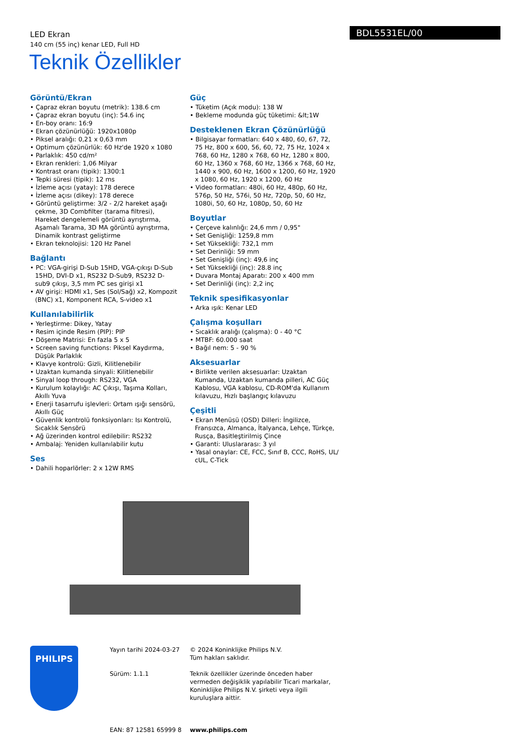LED Ekran
140 cm (55 inç) kenar LED, Full HD
BDL5531EL/00
Teknik Özellikler
Görüntü/Ekran
• Çapraz ekran boyutu (metrik): 138.6 cm
• Çapraz ekran boyutu (inç): 54.6 inç
• En-boy oranı: 16:9
• Ekran çözünürlüğü: 1920x1080p
• Piksel aralığı: 0,21 x 0,63 mm
• Optimum çözünürlük: 60 Hz'de 1920 x 1080
• Parlaklık: 450 cd/m²
• Ekran renkleri: 1,06 Milyar
• Kontrast oranı (tipik): 1300:1
• Tepki süresi (tipik): 12 ms
• İzleme açısı (yatay): 178 derece
• İzleme açısı (dikey): 178 derece
• Görüntü geliştirme: 3/2 - 2/2 hareket aşağı çekme, 3D Combfilter (tarama filtresi), Hareket dengelemeli görüntü ayrıştırma, Aşamalı Tarama, 3D MA görüntü ayrıştırma, Dinamik kontrast geliştirme
• Ekran teknolojisi: 120 Hz Panel
Bağlantı
• PC: VGA-girişi D-Sub 15HD, VGA-çıkışı D-Sub 15HD, DVI-D x1, RS232 D-Sub9, RS232 D-sub9 çıkışı, 3,5 mm PC ses girişi x1
• AV girişi: HDMI x1, Ses (Sol/Sağ) x2, Kompozit (BNC) x1, Komponent RCA, S-video x1
Kullanılabilirlik
• Yerleştirme: Dikey, Yatay
• Resim içinde Resim (PIP): PIP
• Döşeme Matrisi: En fazla 5 x 5
• Screen saving functions: Piksel Kaydırma, Düşük Parlaklık
• Klavye kontrolü: Gizli, Kilitlenebilir
• Uzaktan kumanda sinyali: Kilitlenebilir
• Sinyal loop through: RS232, VGA
• Kurulum kolaylığı: AC Çıkışı, Taşıma Kolları, Akıllı Yuva
• Enerji tasarrufu işlevleri: Ortam ışığı sensörü, Akıllı Güç
• Güvenlik kontrolü fonksiyonları: Isı Kontrolü, Sıcaklık Sensörü
• Ağ üzerinden kontrol edilebilir: RS232
• Ambalaj: Yeniden kullanılabilir kutu
Ses
• Dahili hoparlörler: 2 x 12W RMS
Güç
• Tüketim (Açık modu): 138 W
• Bekleme modunda güç tüketimi: &lt;1W
Desteklenen Ekran Çözünürlüğü
• Bilgisayar formatları: 640 x 480, 60, 67, 72, 75 Hz, 800 x 600, 56, 60, 72, 75 Hz, 1024 x 768, 60 Hz, 1280 x 768, 60 Hz, 1280 x 800, 60 Hz, 1360 x 768, 60 Hz, 1366 x 768, 60 Hz, 1440 x 900, 60 Hz, 1600 x 1200, 60 Hz, 1920 x 1080, 60 Hz, 1920 x 1200, 60 Hz
• Video formatları: 480i, 60 Hz, 480p, 60 Hz, 576p, 50 Hz, 576i, 50 Hz, 720p, 50, 60 Hz, 1080i, 50, 60 Hz, 1080p, 50, 60 Hz
Boyutlar
• Çerçeve kalınlığı: 24,6 mm / 0,95"
• Set Genişliği: 1259,8 mm
• Set Yüksekliği: 732,1 mm
• Set Derinliği: 59 mm
• Set Genişliği (inç): 49,6 inç
• Set Yüksekliği (inç): 28.8 inç
• Duvara Montaj Aparatı: 200 x 400 mm
• Set Derinliği (inç): 2,2 inç
Teknik spesifikasyonlar
• Arka ışık: Kenar LED
Çalışma koşulları
• Sıcaklık aralığı (çalışma): 0 - 40 °C
• MTBF: 60.000 saat
• Bağıl nem: 5 - 90 %
Aksesuarlar
• Birlikte verilen aksesuarlar: Uzaktan Kumanda, Uzaktan kumanda pilleri, AC Güç Kablosu, VGA kablosu, CD-ROM'da Kullanım kılavuzu, Hızlı başlangıç kılavuzu
Çeşitli
• Ekran Menüsü (OSD) Dilleri: İngilizce, Fransızca, Almanca, İtalyanca, Lehçe, Türkçe, Rusça, Basitleştirilmiş Çince
• Garanti: Uluslararası: 3 yıl
• Yasal onaylar: CE, FCC, Sınıf B, CCC, RoHS, UL/ cUL, C-Tick
PHILIPS
Yayın tarihi 2024-03-27
Sürüm: 1.1.1
EAN: 87 12581 65999 8
© 2024 Koninklijke Philips N.V.
Tüm hakları saklıdır.
Teknik özellikler üzerinde önceden haber vermeden değişiklik yapılabilir Ticari markalar, Koninklijke Philips N.V. şirketi veya ilgili kuruluşlara aittir.
www.philips.com